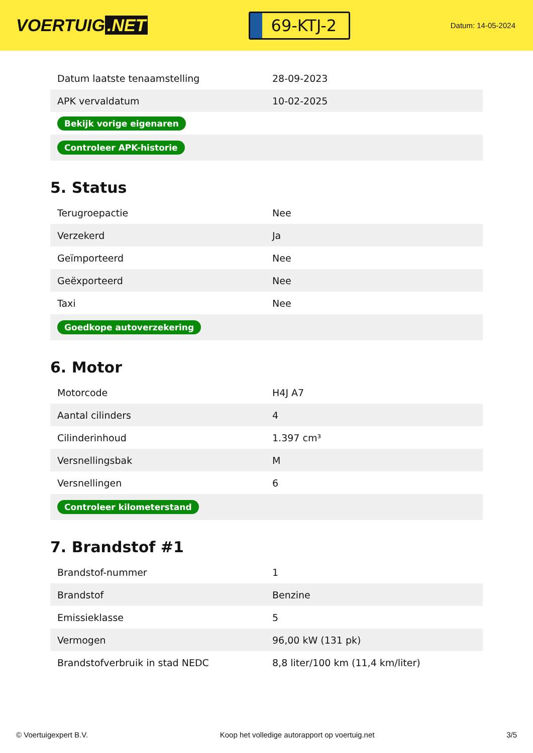VOERTUIG.NET
69-KTJ-2
Datum: 14-05-2024
| Datum laatste tenaamstelling | 28-09-2023 |
| APK vervaldatum | 10-02-2025 |
| Bekijk vorige eigenaren | |
| Controleer APK-historie | |
5. Status
| Terugroepactie | Nee |
| Verzekerd | Ja |
| Geïmporteerd | Nee |
| Geëxporteerd | Nee |
| Taxi | Nee |
| Goedkope autoverzekering | |
6. Motor
| Motorcode | H4J A7 |
| Aantal cilinders | 4 |
| Cilinderinhoud | 1.397 cm³ |
| Versnellingsbak | M |
| Versnellingen | 6 |
| Controleer kilometerstand | |
7. Brandstof #1
| Brandstof-nummer | 1 |
| Brandstof | Benzine |
| Emissieklasse | 5 |
| Vermogen | 96,00 kW (131 pk) |
| Brandstofverbruik in stad NEDC | 8,8 liter/100 km (11,4 km/liter) |
© Voertuigexpert B.V. Koop het volledige autorapport op voertuig.net 3/5